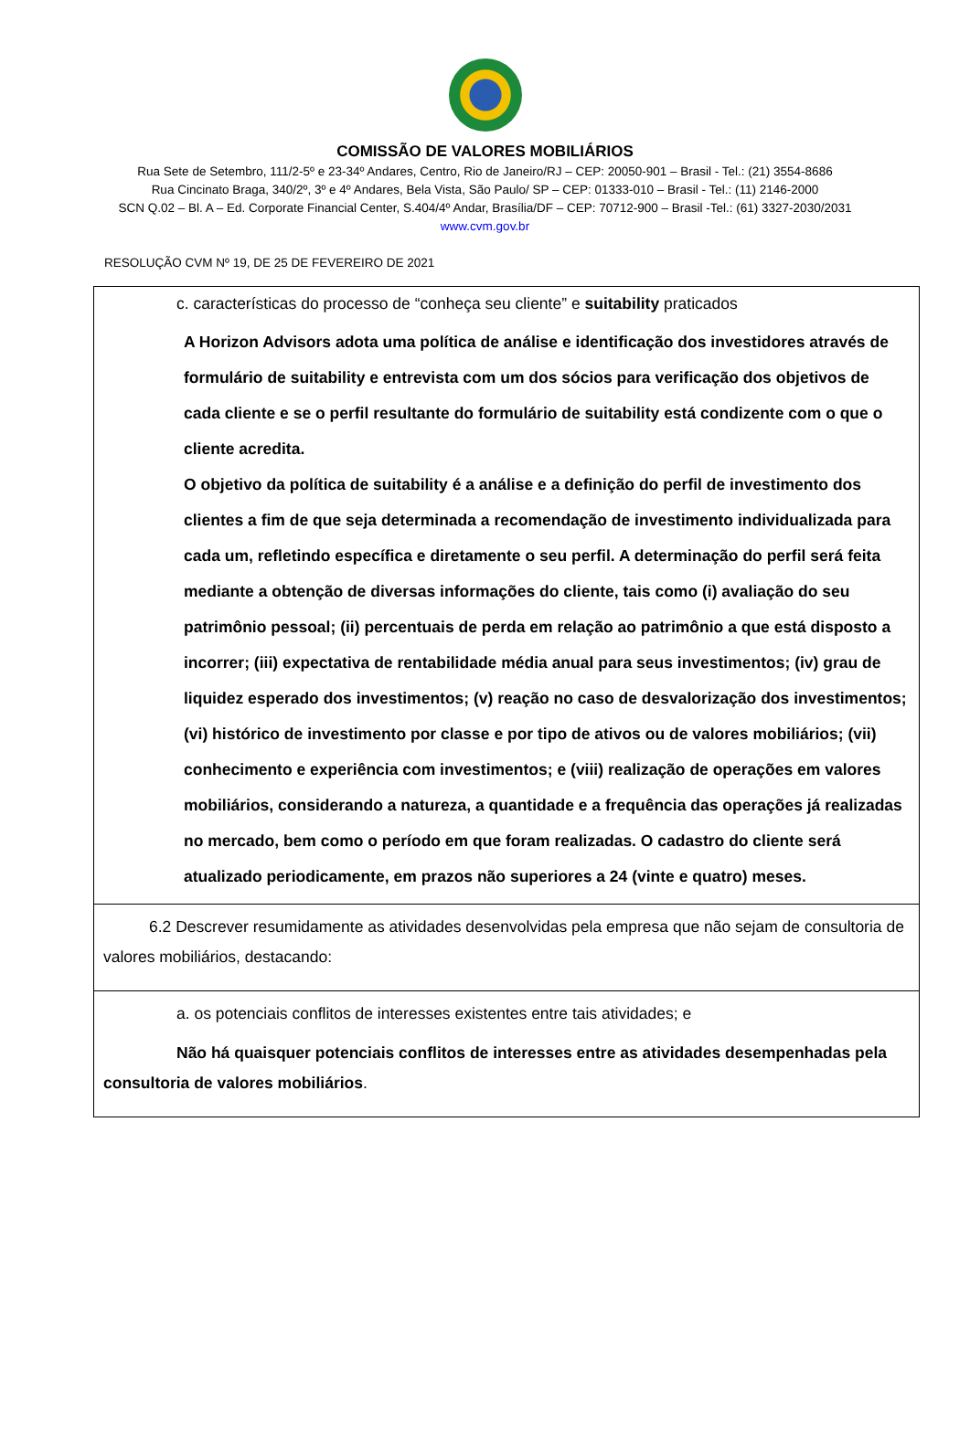COMISSÃO DE VALORES MOBILIÁRIOS
Rua Sete de Setembro, 111/2-5º e 23-34º Andares, Centro, Rio de Janeiro/RJ – CEP: 20050-901 – Brasil - Tel.: (21) 3554-8686
Rua Cincinato Braga, 340/2º, 3º e 4º Andares, Bela Vista, São Paulo/ SP – CEP: 01333-010 – Brasil - Tel.: (11) 2146-2000
SCN Q.02 – Bl. A – Ed. Corporate Financial Center, S.404/4º Andar, Brasília/DF – CEP: 70712-900 – Brasil -Tel.: (61) 3327-2030/2031
www.cvm.gov.br
RESOLUÇÃO CVM Nº 19, DE 25 DE FEVEREIRO DE 2021
| c. características do processo de “conheça seu cliente” e suitability praticados A Horizon Advisors adota uma política de análise e identificação dos investidores através de formulário de suitability e entrevista com um dos sócios para verificação dos objetivos de cada cliente e se o perfil resultante do formulário de suitability está condizente com o que o cliente acredita. O objetivo da política de suitability é a análise e a definição do perfil de investimento dos clientes a fim de que seja determinada a recomendação de investimento individualizada para cada um, refletindo específica e diretamente o seu perfil. A determinação do perfil será feita mediante a obtenção de diversas informações do cliente, tais como (i) avaliação do seu patrimônio pessoal; (ii) percentuais de perda em relação ao patrimônio a que está disposto a incorrer; (iii) expectativa de rentabilidade média anual para seus investimentos; (iv) grau de liquidez esperado dos investimentos; (v) reação no caso de desvalorização dos investimentos; (vi) histórico de investimento por classe e por tipo de ativos ou de valores mobiliários; (vii) conhecimento e experiência com investimentos; e (viii) realização de operações em valores mobiliários, considerando a natureza, a quantidade e a frequência das operações já realizadas no mercado, bem como o período em que foram realizadas. O cadastro do cliente será atualizado periodicamente, em prazos não superiores a 24 (vinte e quatro) meses. |
| 6.2 Descrever resumidamente as atividades desenvolvidas pela empresa que não sejam de consultoria de valores mobiliários, destacando: |
| a. os potenciais conflitos de interesses existentes entre tais atividades; e Não há quaisquer potenciais conflitos de interesses entre as atividades desempenhadas pela consultoria de valores mobiliários . |